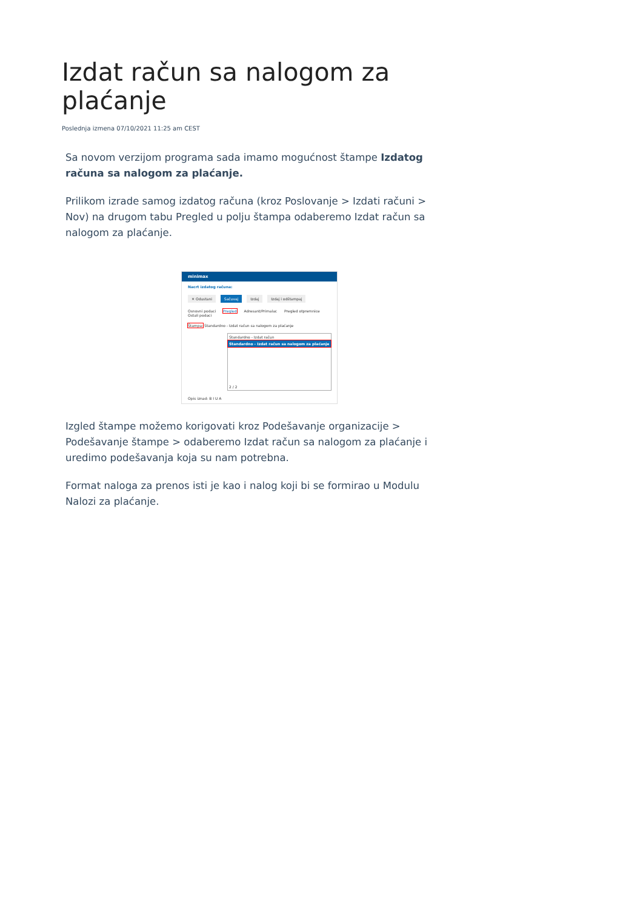Izdat račun sa nalogom za plaćanje
Poslednja izmena 07/10/2021 11:25 am CEST
Sa novom verzijom programa sada imamo mogućnost štampe Izdatog računa sa nalogom za plaćanje.
Prilikom izrade samog izdatog računa (kroz Poslovanje > Izdati računi > Nov) na drugom tabu Pregled u polju štampa odaberemo Izdat račun sa nalogom za plaćanje.
minimax
Nacrt izdatog računa:
✕ Odustani Sačuvaj Izdaj Izdaj i odštampaj
Osnovni podaci Pregled Adresant/Primalac Pregled otpremnice Ostali podaci
Štampa: Standardno - Izdat račun sa nalogom za plaćanje
Standardno - Izdat račun
Standardno - Izdat račun sa nalogom za plaćanje
2 / 2
Opis iznad: B I U A
Izgled štampe možemo korigovati kroz Podešavanje organizacije > Podešavanje štampe > odaberemo Izdat račun sa nalogom za plaćanje i uredimo podešavanja koja su nam potrebna.
Format naloga za prenos isti je kao i nalog koji bi se formirao u Modulu Nalozi za plaćanje.